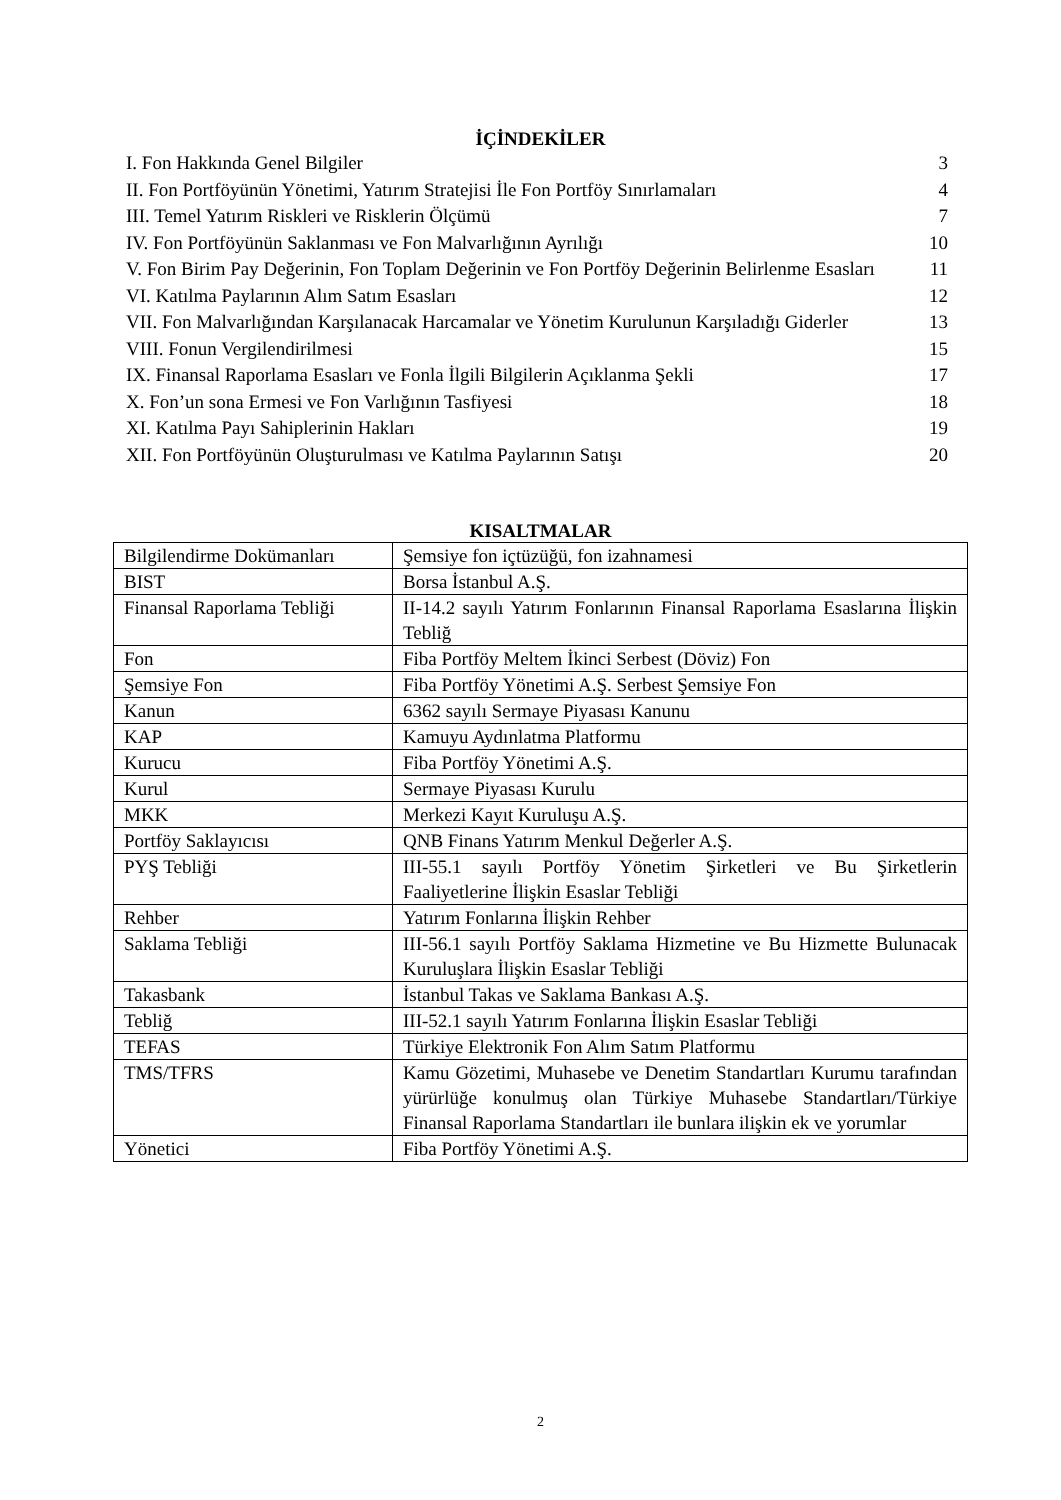İÇİNDEKİLER
I. Fon Hakkında Genel Bilgiler 3
II. Fon Portföyünün Yönetimi, Yatırım Stratejisi İle Fon Portföy Sınırlamaları 4
III. Temel Yatırım Riskleri ve Risklerin Ölçümü 7
IV. Fon Portföyünün Saklanması ve Fon Malvarlığının Ayrılığı 10
V. Fon Birim Pay Değerinin, Fon Toplam Değerinin ve Fon Portföy Değerinin Belirlenme Esasları 11
VI. Katılma Paylarının Alım Satım Esasları 12
VII. Fon Malvarlığından Karşılanacak Harcamalar ve Yönetim Kurulunun Karşıladığı Giderler 13
VIII. Fonun Vergilendirilmesi 15
IX. Finansal Raporlama Esasları ve Fonla İlgili Bilgilerin Açıklanma Şekli 17
X. Fon’un sona Ermesi ve Fon Varlığının Tasfiyesi 18
XI. Katılma Payı Sahiplerinin Hakları 19
XII. Fon Portföyünün Oluşturulması ve Katılma Paylarının Satışı 20
KISALTMALAR
| Bilgilendirme Dokümanları | Şemsiye fon içtüzüğü, fon izahnamesi |
| BIST | Borsa İstanbul A.Ş. |
| Finansal Raporlama Tebliği | II-14.2 sayılı Yatırım Fonlarının Finansal Raporlama Esaslarına İlişkin Tebliğ |
| Fon | Fiba Portföy Meltem İkinci Serbest (Döviz) Fon |
| Şemsiye Fon | Fiba Portföy Yönetimi A.Ş. Serbest Şemsiye Fon |
| Kanun | 6362 sayılı Sermaye Piyasası Kanunu |
| KAP | Kamuyu Aydınlatma Platformu |
| Kurucu | Fiba Portföy Yönetimi A.Ş. |
| Kurul | Sermaye Piyasası Kurulu |
| MKK | Merkezi Kayıt Kuruluşu A.Ş. |
| Portföy Saklayıcısı | QNB Finans Yatırım Menkul Değerler A.Ş. |
| PYŞ Tebliği | III-55.1 sayılı Portföy Yönetim Şirketleri ve Bu Şirketlerin Faaliyetlerine İlişkin Esaslar Tebliği |
| Rehber | Yatırım Fonlarına İlişkin Rehber |
| Saklama Tebliği | III-56.1 sayılı Portföy Saklama Hizmetine ve Bu Hizmette Bulunacak Kuruluşlara İlişkin Esaslar Tebliği |
| Takasbank | İstanbul Takas ve Saklama Bankası A.Ş. |
| Tebliğ | III-52.1 sayılı Yatırım Fonlarına İlişkin Esaslar Tebliği |
| TEFAS | Türkiye Elektronik Fon Alım Satım Platformu |
| TMS/TFRS | Kamu Gözetimi, Muhasebe ve Denetim Standartları Kurumu tarafından yürürlüğe konulmuş olan Türkiye Muhasebe Standartları/Türkiye Finansal Raporlama Standartları ile bunlara ilişkin ek ve yorumlar |
| Yönetici | Fiba Portföy Yönetimi A.Ş. |
2